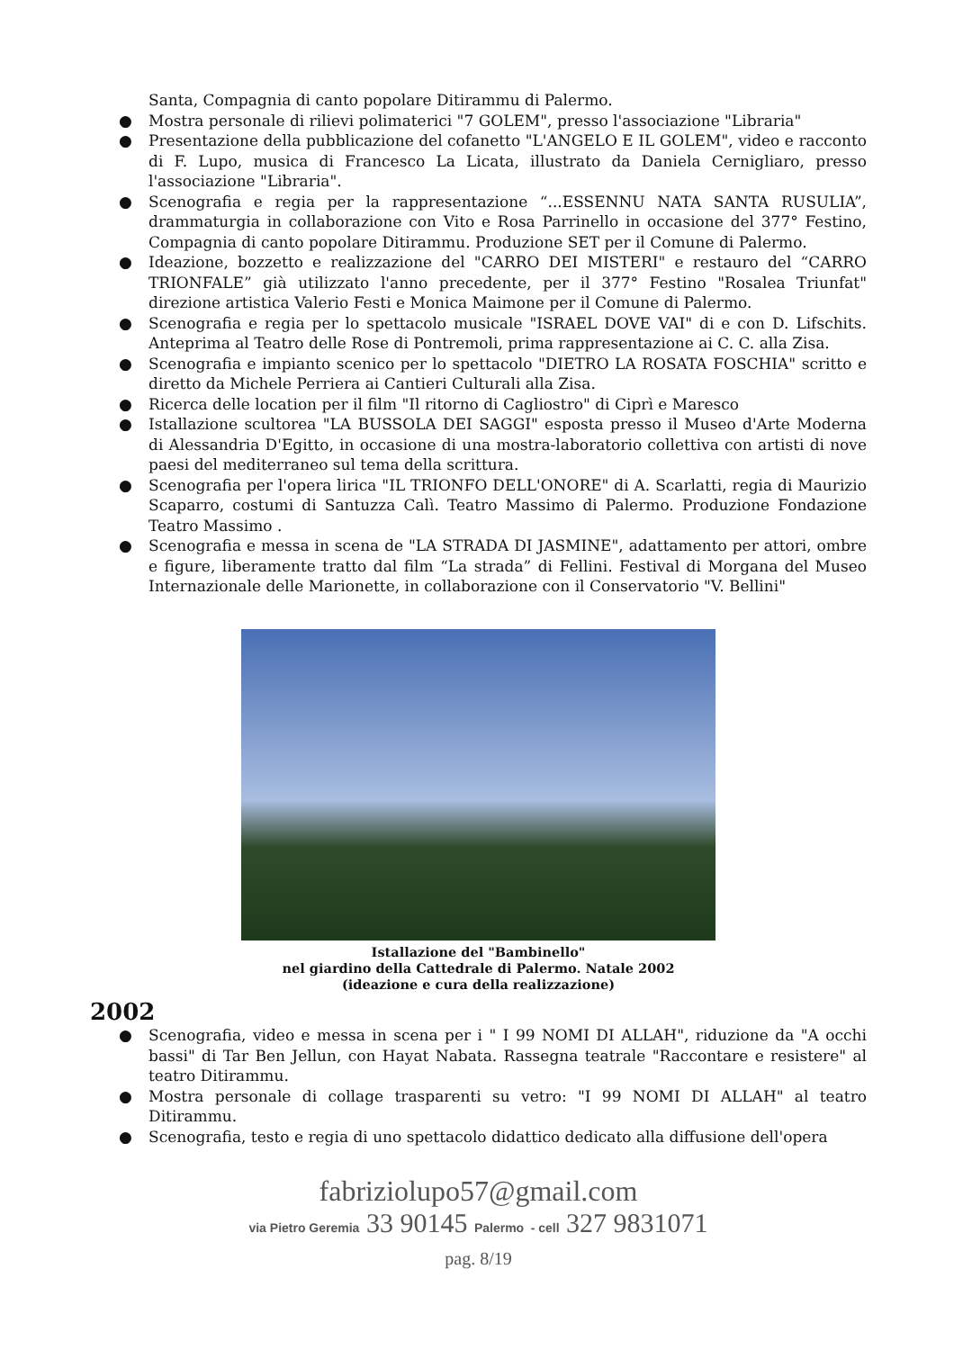Santa, Compagnia di canto popolare Ditirammu di Palermo.
● Mostra personale di rilievi polimaterici "7 GOLEM", presso l'associazione "Libraria"
● Presentazione della pubblicazione del cofanetto "L'ANGELO E IL GOLEM", video e racconto di F. Lupo, musica di Francesco La Licata, illustrato da Daniela Cernigliaro, presso l'associazione "Libraria".
● Scenografia e regia per la rappresentazione “...ESSENNU NATA SANTA RUSULIA”, drammaturgia in collaborazione con Vito e Rosa Parrinello in occasione del 377° Festino, Compagnia di canto popolare Ditirammu. Produzione SET per il Comune di Palermo.
● Ideazione, bozzetto e realizzazione del "CARRO DEI MISTERI" e restauro del “CARRO TRIONFALE” già utilizzato l'anno precedente, per il 377° Festino "Rosalea Triunfat" direzione artistica Valerio Festi e Monica Maimone per il Comune di Palermo.
● Scenografia e regia per lo spettacolo musicale "ISRAEL DOVE VAI" di e con D. Lifschits. Anteprima al Teatro delle Rose di Pontremoli, prima rappresentazione ai C. C. alla Zisa.
● Scenografia e impianto scenico per lo spettacolo "DIETRO LA ROSATA FOSCHIA" scritto e diretto da Michele Perriera ai Cantieri Culturali alla Zisa.
● Ricerca delle location per il film "Il ritorno di Cagliostro" di Ciprì e Maresco
● Istallazione scultorea "LA BUSSOLA DEI SAGGI" esposta presso il Museo d'Arte Moderna di Alessandria D'Egitto, in occasione di una mostra-laboratorio collettiva con artisti di nove paesi del mediterraneo sul tema della scrittura.
● Scenografia per l'opera lirica "IL TRIONFO DELL'ONORE" di A. Scarlatti, regia di Maurizio Scaparro, costumi di Santuzza Calì. Teatro Massimo di Palermo. Produzione Fondazione Teatro Massimo .
● Scenografia e messa in scena de "LA STRADA DI JASMINE", adattamento per attori, ombre e figure, liberamente tratto dal film “La strada” di Fellini. Festival di Morgana del Museo Internazionale delle Marionette, in collaborazione con il Conservatorio "V. Bellini"
Istallazione del "Bambinello"
nel giardino della Cattedrale di Palermo. Natale 2002
(ideazione e cura della realizzazione)
2002
● Scenografia, video e messa in scena per i " I 99 NOMI DI ALLAH", riduzione da "A occhi bassi" di Tar Ben Jellun, con Hayat Nabata. Rassegna teatrale "Raccontare e resistere" al teatro Ditirammu.
● Mostra personale di collage trasparenti su vetro: "I 99 NOMI DI ALLAH" al teatro Ditirammu.
● Scenografia, testo e regia di uno spettacolo didattico dedicato alla diffusione dell'opera
fabriziolupo57@gmail.com
via Pietro Geremia 33 90145 Palermo - cell 327 9831071
pag. 8/19